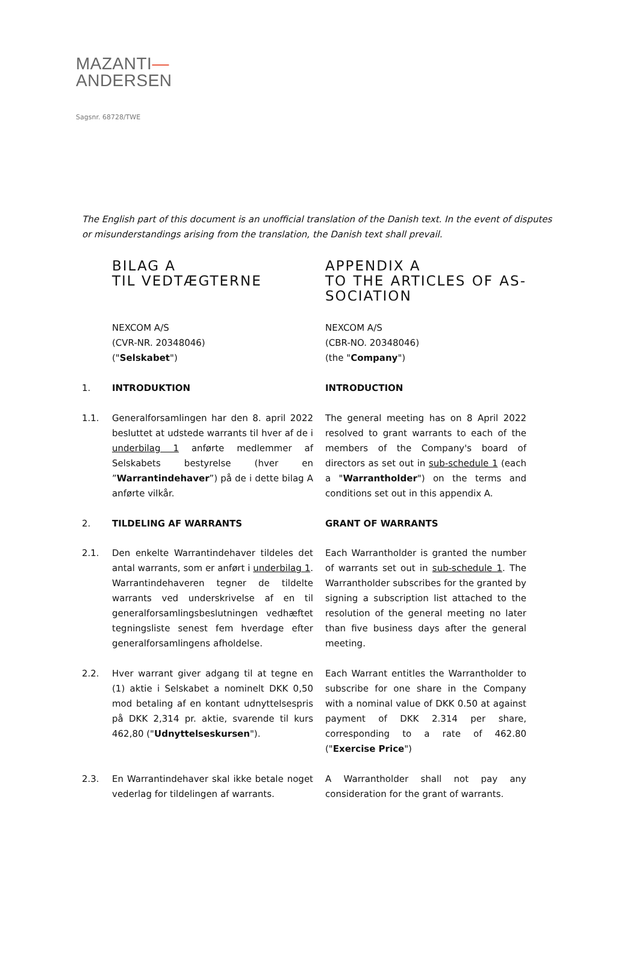MAZANTI—
ANDERSEN
Sagsnr. 68728/TWE
The English part of this document is an unofficial translation of the Danish text. In the event of disputes or misunderstandings arising from the translation, the Danish text shall prevail.
BILAG A
TIL VEDTÆGTERNE
APPENDIX A
TO THE ARTICLES OF AS-SOCIATION
NEXCOM A/S
(CVR-NR. 20348046)
("Selskabet")
NEXCOM A/S
(CBR-NO. 20348046)
(the "Company")
1. INTRODUKTION INTRODUCTION
1.1. Generalforsamlingen har den 8. april 2022 besluttet at udstede warrants til hver af de i underbilag 1 anførte medlemmer af Selskabets bestyrelse (hver en ”Warrantindehaver”) på de i dette bilag A anførte vilkår.
The general meeting has on 8 April 2022 resolved to grant warrants to each of the members of the Company's board of directors as set out in sub-schedule 1 (each a "Warrantholder") on the terms and conditions set out in this appendix A.
2. TILDELING AF WARRANTS GRANT OF WARRANTS
2.1. Den enkelte Warrantindehaver tildeles det antal warrants, som er anført i underbilag 1. Warrantindehaveren tegner de tildelte warrants ved underskrivelse af en til generalforsamlingsbeslutningen vedhæftet tegningsliste senest fem hverdage efter generalforsamlingens afholdelse.
Each Warrantholder is granted the number of warrants set out in sub-schedule 1. The Warrantholder subscribes for the granted by signing a subscription list attached to the resolution of the general meeting no later than five business days after the general meeting.
2.2. Hver warrant giver adgang til at tegne en (1) aktie i Selskabet a nominelt DKK 0,50 mod betaling af en kontant udnyttelsespris på DKK 2,314 pr. aktie, svarende til kurs 462,80 ("Udnyttelseskursen").
Each Warrant entitles the Warrantholder to subscribe for one share in the Company with a nominal value of DKK 0.50 at against payment of DKK 2.314 per share, corresponding to a rate of 462.80 ("Exercise Price")
2.3. En Warrantindehaver skal ikke betale noget vederlag for tildelingen af warrants.
A Warrantholder shall not pay any consideration for the grant of warrants.